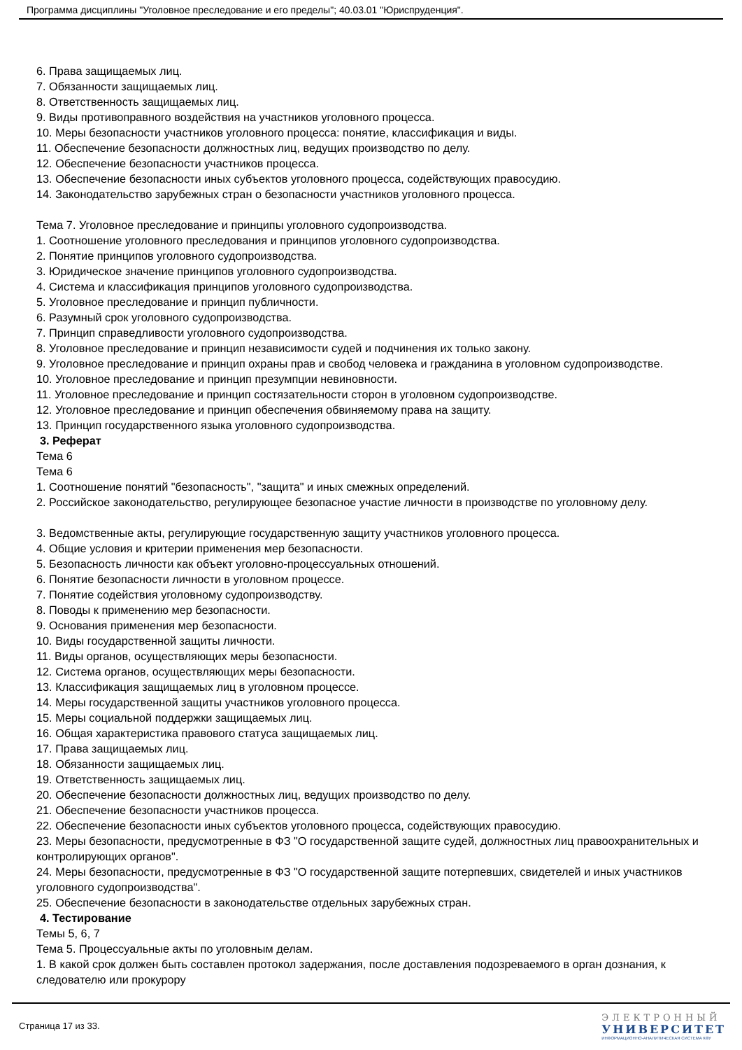Программа дисциплины "Уголовное преследование и его пределы"; 40.03.01 "Юриспруденция".
6. Права защищаемых лиц.
7. Обязанности защищаемых лиц.
8. Ответственность защищаемых лиц.
9. Виды противоправного воздействия на участников уголовного процесса.
10. Меры безопасности участников уголовного процесса: понятие, классификация и виды.
11. Обеспечение безопасности должностных лиц, ведущих производство по делу.
12. Обеспечение безопасности участников процесса.
13. Обеспечение безопасности иных субъектов уголовного процесса, содействующих правосудию.
14. Законодательство зарубежных стран о безопасности участников уголовного процесса.
Тема 7. Уголовное преследование и принципы уголовного судопроизводства.
1. Соотношение уголовного преследования и принципов уголовного судопроизводства.
2. Понятие принципов уголовного судопроизводства.
3. Юридическое значение принципов уголовного судопроизводства.
4. Система и классификация принципов уголовного судопроизводства.
5. Уголовное преследование и принцип публичности.
6. Разумный срок уголовного судопроизводства.
7. Принцип справедливости уголовного судопроизводства.
8. Уголовное преследование и принцип независимости судей и подчинения их только закону.
9. Уголовное преследование и принцип охраны прав и свобод человека и гражданина в уголовном судопроизводстве.
10. Уголовное преследование и принцип презумпции невиновности.
11. Уголовное преследование и принцип состязательности сторон в уголовном судопроизводстве.
12. Уголовное преследование и принцип обеспечения обвиняемому права на защиту.
13. Принцип государственного языка уголовного судопроизводства.
3. Реферат
Тема 6
Тема 6
1. Соотношение понятий "безопасность", "защита" и иных смежных определений.
2. Российское законодательство, регулирующее безопасное участие личности в производстве по уголовному делу.
3. Ведомственные акты, регулирующие государственную защиту участников уголовного процесса.
4. Общие условия и критерии применения мер безопасности.
5. Безопасность личности как объект уголовно-процессуальных отношений.
6. Понятие безопасности личности в уголовном процессе.
7. Понятие содействия уголовному судопроизводству.
8. Поводы к применению мер безопасности.
9. Основания применения мер безопасности.
10. Виды государственной защиты личности.
11. Виды органов, осуществляющих меры безопасности.
12. Система органов, осуществляющих меры безопасности.
13. Классификация защищаемых лиц в уголовном процессе.
14. Меры государственной защиты участников уголовного процесса.
15. Меры социальной поддержки защищаемых лиц.
16. Общая характеристика правового статуса защищаемых лиц.
17. Права защищаемых лиц.
18. Обязанности защищаемых лиц.
19. Ответственность защищаемых лиц.
20. Обеспечение безопасности должностных лиц, ведущих производство по делу.
21. Обеспечение безопасности участников процесса.
22. Обеспечение безопасности иных субъектов уголовного процесса, содействующих правосудию.
23. Меры безопасности, предусмотренные в ФЗ "О государственной защите судей, должностных лиц правоохранительных и контролирующих органов".
24. Меры безопасности, предусмотренные в ФЗ "О государственной защите потерпевших, свидетелей и иных участников уголовного судопроизводства".
25. Обеспечение безопасности в законодательстве отдельных зарубежных стран.
4. Тестирование
Темы 5, 6, 7
Тема 5. Процессуальные акты по уголовным делам.
1. В какой срок должен быть составлен протокол задержания, после доставления подозреваемого в орган дознания, к следователю или прокурору
Страница 17 из 33.
ЭЛЕКТРОННЫЙ
УНИВЕРСИТЕТ
ИНФОРМАЦИОННО-АНАЛИТИЧЕСКАЯ СИСТЕМА КФУ